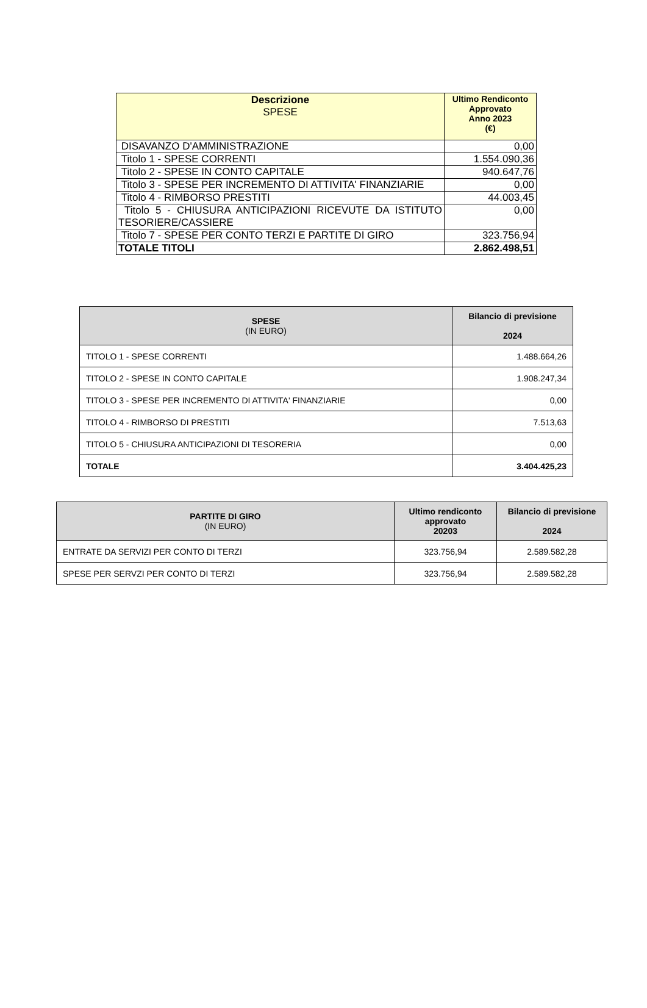| Descrizione SPESE | Ultimo Rendiconto Approvato Anno 2023 (€) |
| --- | --- |
| DISAVANZO D'AMMINISTRAZIONE | 0,00 |
| Titolo 1 - SPESE CORRENTI | 1.554.090,36 |
| Titolo 2 - SPESE IN CONTO CAPITALE | 940.647,76 |
| Titolo 3 - SPESE PER INCREMENTO DI ATTIVITA' FINANZIARIE | 0,00 |
| Titolo 4 - RIMBORSO PRESTITI | 44.003,45 |
| Titolo 5 - CHIUSURA ANTICIPAZIONI RICEVUTE DA ISTITUTO TESORIERE/CASSIERE | 0,00 |
| Titolo 7 - SPESE PER CONTO TERZI E PARTITE DI GIRO | 323.756,94 |
| TOTALE TITOLI | 2.862.498,51 |
| SPESE (IN EURO) | Bilancio di previsione 2024 |
| --- | --- |
| TITOLO 1 - SPESE CORRENTI | 1.488.664,26 |
| TITOLO 2 - SPESE IN CONTO CAPITALE | 1.908.247,34 |
| TITOLO 3 - SPESE PER INCREMENTO DI ATTIVITA' FINANZIARIE | 0,00 |
| TITOLO 4 - RIMBORSO DI PRESTITI | 7.513,63 |
| TITOLO 5 - CHIUSURA ANTICIPAZIONI DI TESORERIA | 0,00 |
| TOTALE | 3.404.425,23 |
| PARTITE DI GIRO (IN EURO) | Ultimo rendiconto approvato 20203 | Bilancio di previsione 2024 |
| --- | --- | --- |
| ENTRATE DA SERVIZI PER CONTO DI TERZI | 323.756,94 | 2.589.582,28 |
| SPESE PER SERVZI PER CONTO DI TERZI | 323.756,94 | 2.589.582,28 |